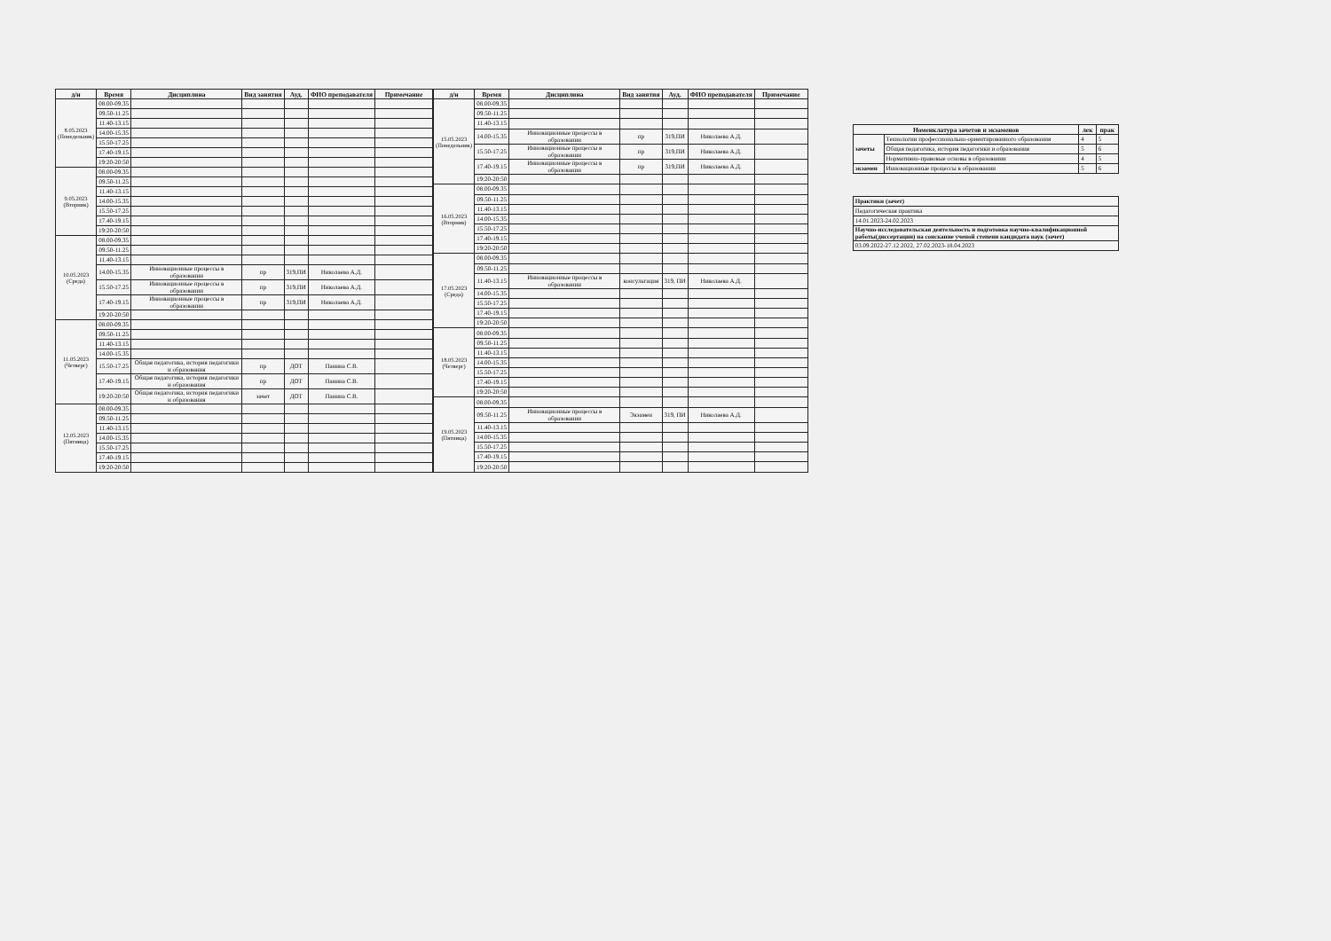| д/н | Время | Дисциплина | Вид занятия | Ауд. | ФИО преподавателя | Примечание |
| --- | --- | --- | --- | --- | --- | --- |
| 8.05.2023 (Понедельник) | 08.00-09.35 | | | | | |
| | 09.50-11.25 | | | | | |
| | 11.40-13.15 | | | | | |
| | 14.00-15.35 | | | | | |
| | 15.50-17.25 | | | | | |
| | 17.40-19.15 | | | | | |
| | 19:20-20:50 | | | | | |
| 9.05.2023 (Вторник) | 08.00-09.35 | | | | | |
| | 09.50-11.25 | | | | | |
| | 11.40-13.15 | | | | | |
| | 14.00-15.35 | | | | | |
| | 15.50-17.25 | | | | | |
| | 17.40-19.15 | | | | | |
| | 19:20-20:50 | | | | | |
| 10.05.2023 (Среда) | 08.00-09.35 | | | | | |
| | 09.50-11.25 | | | | | |
| | 11.40-13.15 | | | | | |
| | 14.00-15.35 | Инновационные процессы в образовании | пр | 319,ПИ | Николаева А.Д. | |
| | 15.50-17.25 | Инновационные процессы в образовании | пр | 319,ПИ | Николаева А.Д. | |
| | 17.40-19.15 | Инновационные процессы в образовании | пр | 319,ПИ | Николаева А.Д. | |
| | 19:20-20:50 | | | | | |
| 11.05.2023 (Четверг) | 08.00-09.35 | | | | | |
| | 09.50-11.25 | | | | | |
| | 11.40-13.15 | | | | | |
| | 14.00-15.35 | | | | | |
| | 15.50-17.25 | Общая педагогика, история педагогики и образования | пр | ДОТ | Панина С.В. | |
| | 17.40-19.15 | Общая педагогика, история педагогики и образования | пр | ДОТ | Панина С.В. | |
| | 19:20-20:50 | Общая педагогика, история педагогики и образования | зачет | ДОТ | Панина С.В. | |
| 12.05.2023 (Пятница) | 08.00-09.35 | | | | | |
| | 09.50-11.25 | | | | | |
| | 11.40-13.15 | | | | | |
| | 14.00-15.35 | | | | | |
| | 15.50-17.25 | | | | | |
| | 17.40-19.15 | | | | | |
| | 19:20-20:50 | | | | | |
| д/н | Время | Дисциплина | Вид занятия | Ауд. | ФИО преподавателя | Примечание |
| --- | --- | --- | --- | --- | --- | --- |
| 15.05.2023 (Понедельник) | 08.00-09.35 | | | | | |
| | 09.50-11.25 | | | | | |
| | 11.40-13.15 | | | | | |
| | 14.00-15.35 | Инновационные процессы в образовании | пр | 319,ПИ | Николаева А.Д. | |
| | 15.50-17.25 | Инновационные процессы в образовании | пр | 319,ПИ | Николаева А.Д. | |
| | 17.40-19.15 | Инновационные процессы в образовании | пр | 319,ПИ | Николаева А.Д. | |
| | 19:20-20:50 | | | | | |
| 16.05.2023 (Вторник) | 08.00-09.35 | | | | | |
| | 09.50-11.25 | | | | | |
| | 11.40-13.15 | | | | | |
| | 14.00-15.35 | | | | | |
| | 15.50-17.25 | | | | | |
| | 17.40-19.15 | | | | | |
| | 19:20-20:50 | | | | | |
| 17.05.2023 (Среда) | 08.00-09.35 | | | | | |
| | 09.50-11.25 | | | | | |
| | 11.40-13.15 | Инновационные процессы в образовании | консультация | 319, ПИ | Николаева А.Д. | |
| | 14.00-15.35 | | | | | |
| | 15.50-17.25 | | | | | |
| | 17.40-19.15 | | | | | |
| | 19:20-20:50 | | | | | |
| 18.05.2023 (Четверг) | 08.00-09.35 | | | | | |
| | 09.50-11.25 | | | | | |
| | 11.40-13.15 | | | | | |
| | 14.00-15.35 | | | | | |
| | 15.50-17.25 | | | | | |
| | 17.40-19.15 | | | | | |
| | 19:20-20:50 | | | | | |
| 19.05.2023 (Пятница) | 08.00-09.35 | | | | | |
| | 09.50-11.25 | Инновационные процессы в образовании | Экзамен | 319, ПИ | Николаева А.Д. | |
| | 11.40-13.15 | | | | | |
| | 14.00-15.35 | | | | | |
| | 15.50-17.25 | | | | | |
| | 17.40-19.15 | | | | | |
| | 19:20-20:50 | | | | | |
| Номенклатура зачетов и экзаменов | | лек | прак |
| --- | --- | --- | --- |
| зачеты | Технологии профессионально-ориентированного образования | 4 | 5 |
| | Общая педагогика, история педагогики и образования | 5 | 6 |
| | Нормативно-правовые основы в образовании | 4 | 5 |
| экзамен | Инновационные процессы в образовании | 5 | 6 |
| Практики (зачет) |
| Педагогическая практика |
| 14.01.2023-24.02.2023 |
| Научно-исследовательская деятельность и подготовка научно-квалификационной работы(диссертации) на соискание ученой степени кандидата наук (зачет) |
| 03.09.2022-27.12.2022, 27.02.2023-18.04.2023 |